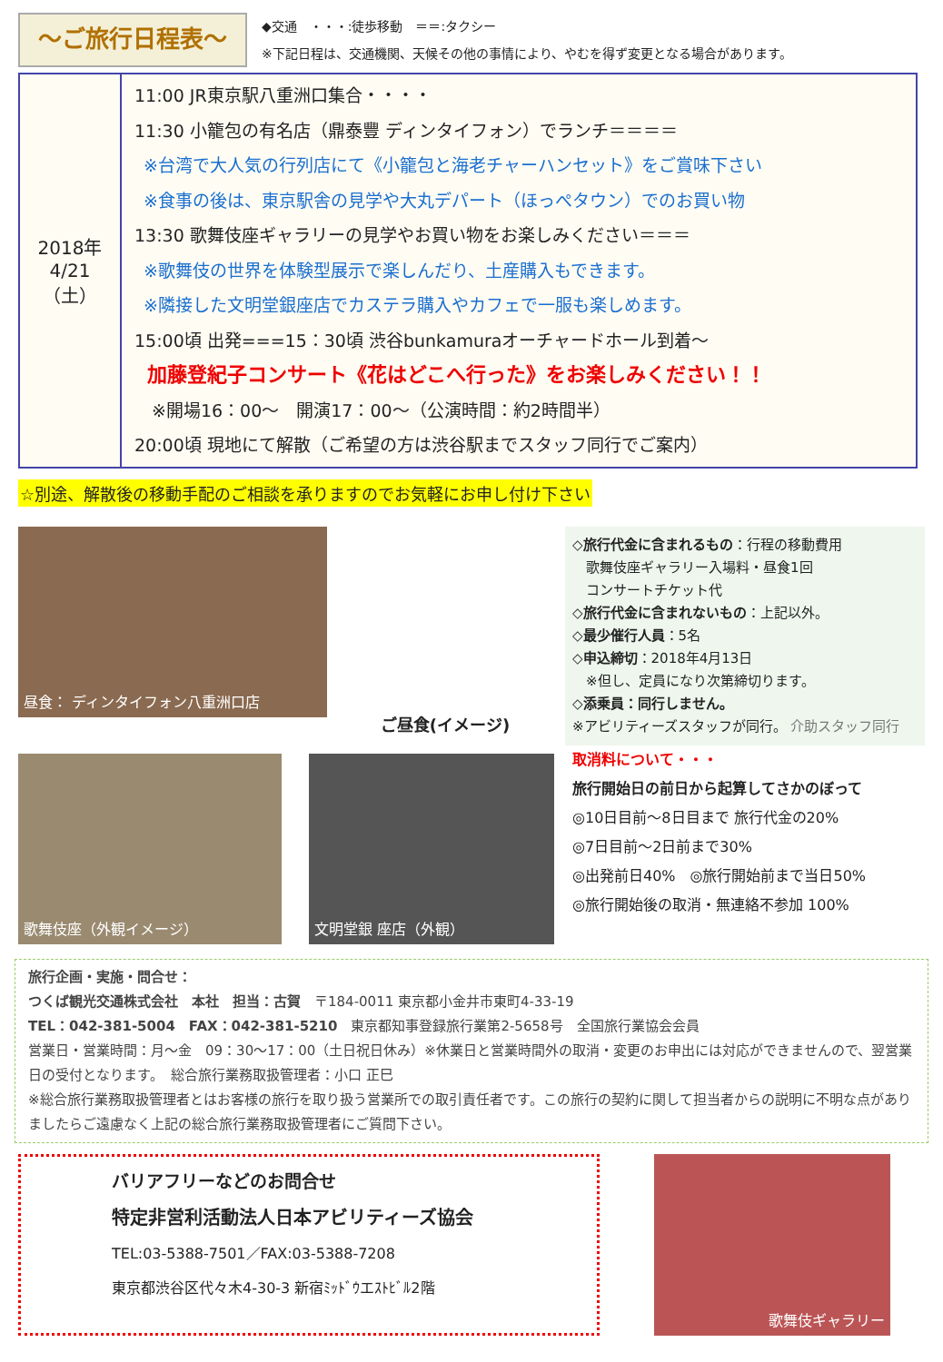～ご旅行日程表～
◆交通　・・・:徒歩移動　＝＝:タクシー
※下記日程は、交通機関、天候その他の事情により、やむを得ず変更となる場合があります。
| 2018年 4/21 （土） | 11:00 JR東京駅八重洲口集合・・・・ 11:30 小籠包の有名店（鼎泰豐 ディンタイフォン）でランチ＝＝＝＝ ※台湾で大人気の行列店にて《小籠包と海老チャーハンセット》をご賞味下さい ※食事の後は、東京駅舎の見学や大丸デパート（ほっぺタウン）でのお買い物 13:30 歌舞伎座ギャラリーの見学やお買い物をお楽しみください＝＝＝ ※歌舞伎の世界を体験型展示で楽しんだり、土産購入もできます。 ※隣接した文明堂銀座店でカステラ購入やカフェで一服も楽しめます。 15:00頃 出発===15：30頃 渋谷bunkamuraオーチャードホール到着～ 加藤登紀子コンサート《花はどこへ行った》をお楽しみください！！ ※開場16：00～ 開演17：00～（公演時間：約2時間半） 20:00頃 現地にて解散（ご希望の方は渋谷駅までスタッフ同行でご案内） |
☆別途、解散後の移動手配のご相談を承りますのでお気軽にお申し付け下さい
昼食： ディンタイフォン八重洲口店
ご昼食(イメージ)
歌舞伎座（外観イメージ） 文明堂銀 座店（外観）
◇旅行代金に含まれるもの：行程の移動費用
　歌舞伎座ギャラリー入場料・昼食1回
　コンサートチケット代
◇旅行代金に含まれないもの：上記以外。
◇最少催行人員：5名
◇申込締切：2018年4月13日
　※但し、定員になり次第締切ります。
◇添乗員：同行しません。
※アビリティーズスタッフが同行。 介助スタッフ同行
取消料について・・・
旅行開始日の前日から起算してさかのぼって
◎10日目前～8日目まで 旅行代金の20%
◎7日目前～2日前まで30%
◎出発前日40%　◎旅行開始前まで当日50%
◎旅行開始後の取消・無連絡不参加 100%
旅行企画・実施・問合せ：
つくば観光交通株式会社　本社　担当：古賀　〒184-0011 東京都小金井市東町4-33-19
TEL：042-381-5004　FAX：042-381-5210　東京都知事登録旅行業第2-5658号　全国旅行業協会会員
営業日・営業時間：月～金　09：30～17：00（土日祝日休み）※休業日と営業時間外の取消・変更のお申出には対応ができませんので、翌営業日の受付となります。　総合旅行業務取扱管理者：小口 正巳
※総合旅行業務取扱管理者とはお客様の旅行を取り扱う営業所での取引責任者です。この旅行の契約に関して担当者からの説明に不明な点がありましたらご遠慮なく上記の総合旅行業務取扱管理者にご質問下さい。
バリアフリーなどのお問合せ
特定非営利活動法人日本アビリティーズ協会
TEL:03-5388-7501／FAX:03-5388-7208
東京都渋谷区代々木4-30-3 新宿ﾐｯﾄﾞｳエｽﾄﾋﾞﾙ2階
歌舞伎ギャラリー